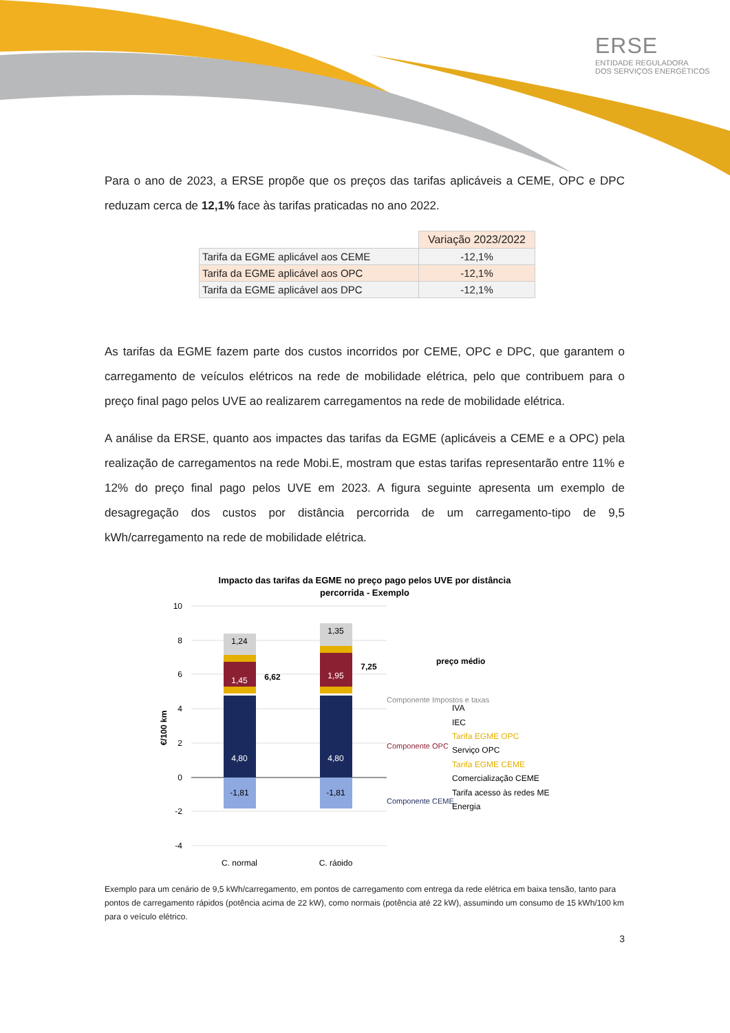ERSE
ENTIDADE REGULADORA
DOS SERVIÇOS ENERGÉTICOS
Para o ano de 2023, a ERSE propõe que os preços das tarifas aplicáveis a CEME, OPC e DPC reduzam cerca de 12,1% face às tarifas praticadas no ano 2022.
| | Variação 2023/2022 |
| Tarifa da EGME aplicável aos CEME | -12,1% |
| Tarifa da EGME aplicável aos OPC | -12,1% |
| Tarifa da EGME aplicável aos DPC | -12,1% |
As tarifas da EGME fazem parte dos custos incorridos por CEME, OPC e DPC, que garantem o carregamento de veículos elétricos na rede de mobilidade elétrica, pelo que contribuem para o preço final pago pelos UVE ao realizarem carregamentos na rede de mobilidade elétrica.
A análise da ERSE, quanto aos impactes das tarifas da EGME (aplicáveis a CEME e a OPC) pela realização de carregamentos na rede Mobi.E, mostram que estas tarifas representarão entre 11% e 12% do preço final pago pelos UVE em 2023. A figura seguinte apresenta um exemplo de desagregação dos custos por distância percorrida de um carregamento-tipo de 9,5 kWh/carregamento na rede de mobilidade elétrica.
Impacto das tarifas da EGME no preço pago pelos UVE por distância
percorrida - Exemplo
10
8
6
4
2
0
-2
-4
€/100 km
4,80
4,80
1,45
1,95
-1,81
-1,81
1,24
1,35
C. normal
C. rápido
6,62
7,25
preço médio
Componente Impostos e taxas
Componente OPC
Componente CEME
IVA
IEC
Tarifa EGME OPC
Serviço OPC
Tarifa EGME CEME
Comercialização CEME
Tarifa acesso às redes ME
Energia
Exemplo para um cenário de 9,5 kWh/carregamento, em pontos de carregamento com entrega da rede elétrica em baixa tensão, tanto para pontos de carregamento rápidos (potência acima de 22 kW), como normais (potência até 22 kW), assumindo um consumo de 15 kWh/100 km para o veículo elétrico.
3